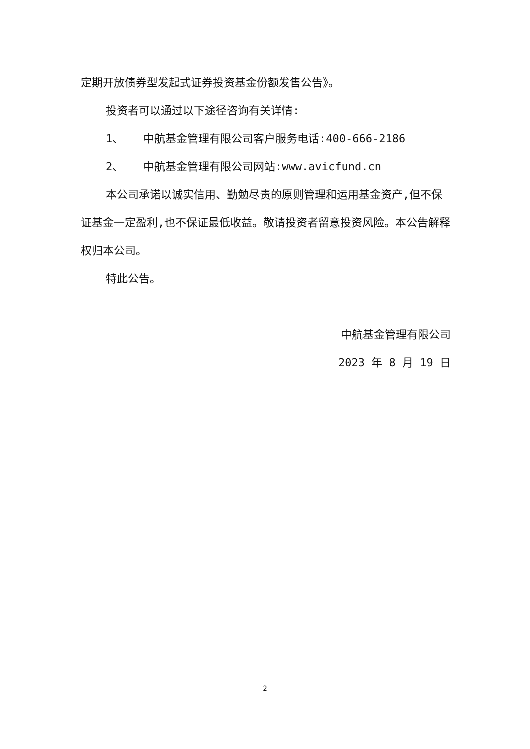定期开放债券型发起式证券投资基金份额发售公告》。
投资者可以通过以下途径咨询有关详情:
1、 中航基金管理有限公司客户服务电话:400-666-2186
2、 中航基金管理有限公司网站:www.avicfund.cn
本公司承诺以诚实信用、勤勉尽责的原则管理和运用基金资产,但不保证基金一定盈利,也不保证最低收益。敬请投资者留意投资风险。本公告解释权归本公司。
特此公告。
中航基金管理有限公司
2023 年 8 月 19 日
2